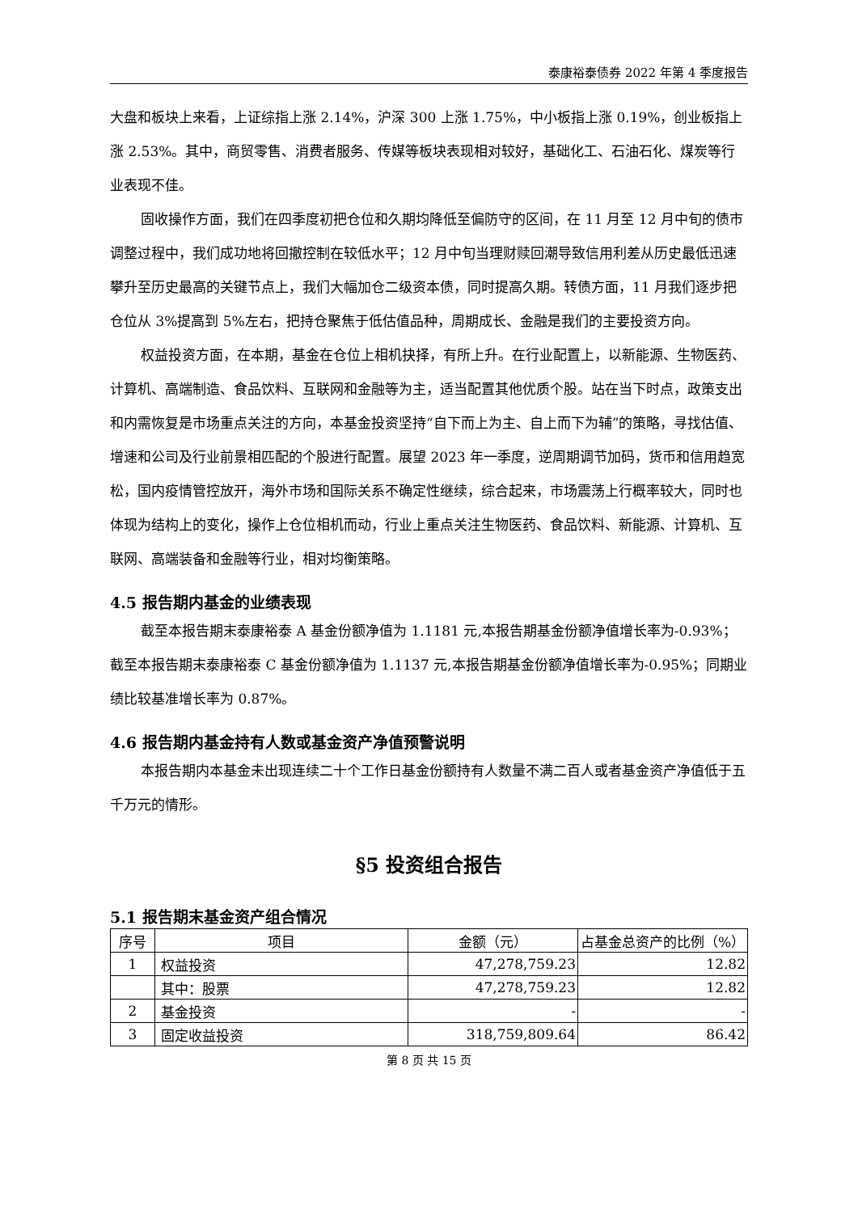泰康裕泰债券 2022 年第 4 季度报告
大盘和板块上来看，上证综指上涨 2.14%，沪深 300 上涨 1.75%，中小板指上涨 0.19%，创业板指上涨 2.53%。其中，商贸零售、消费者服务、传媒等板块表现相对较好，基础化工、石油石化、煤炭等行业表现不佳。
固收操作方面，我们在四季度初把仓位和久期均降低至偏防守的区间，在 11 月至 12 月中旬的债市调整过程中，我们成功地将回撤控制在较低水平；12 月中旬当理财赎回潮导致信用利差从历史最低迅速攀升至历史最高的关键节点上，我们大幅加仓二级资本债，同时提高久期。转债方面，11 月我们逐步把仓位从 3%提高到 5%左右，把持仓聚焦于低估值品种，周期成长、金融是我们的主要投资方向。
权益投资方面，在本期，基金在仓位上相机抉择，有所上升。在行业配置上，以新能源、生物医药、计算机、高端制造、食品饮料、互联网和金融等为主，适当配置其他优质个股。站在当下时点，政策支出和内需恢复是市场重点关注的方向，本基金投资坚持“自下而上为主、自上而下为辅”的策略，寻找估值、增速和公司及行业前景相匹配的个股进行配置。展望 2023 年一季度，逆周期调节加码，货币和信用趋宽松，国内疫情管控放开，海外市场和国际关系不确定性继续，综合起来，市场震荡上行概率较大，同时也体现为结构上的变化，操作上仓位相机而动，行业上重点关注生物医药、食品饮料、新能源、计算机、互联网、高端装备和金融等行业，相对均衡策略。
4.5 报告期内基金的业绩表现
截至本报告期末泰康裕泰 A 基金份额净值为 1.1181 元,本报告期基金份额净值增长率为-0.93%；截至本报告期末泰康裕泰 C 基金份额净值为 1.1137 元,本报告期基金份额净值增长率为-0.95%；同期业绩比较基准增长率为 0.87%。
4.6 报告期内基金持有人数或基金资产净值预警说明
本报告期内本基金未出现连续二十个工作日基金份额持有人数量不满二百人或者基金资产净值低于五千万元的情形。
§5 投资组合报告
5.1 报告期末基金资产组合情况
| 序号 | 项目 | 金额（元） | 占基金总资产的比例（%） |
| --- | --- | --- | --- |
| 1 | 权益投资 | 47,278,759.23 | 12.82 |
| | 其中：股票 | 47,278,759.23 | 12.82 |
| 2 | 基金投资 | - | - |
| 3 | 固定收益投资 | 318,759,809.64 | 86.42 |
第 8 页 共 15 页